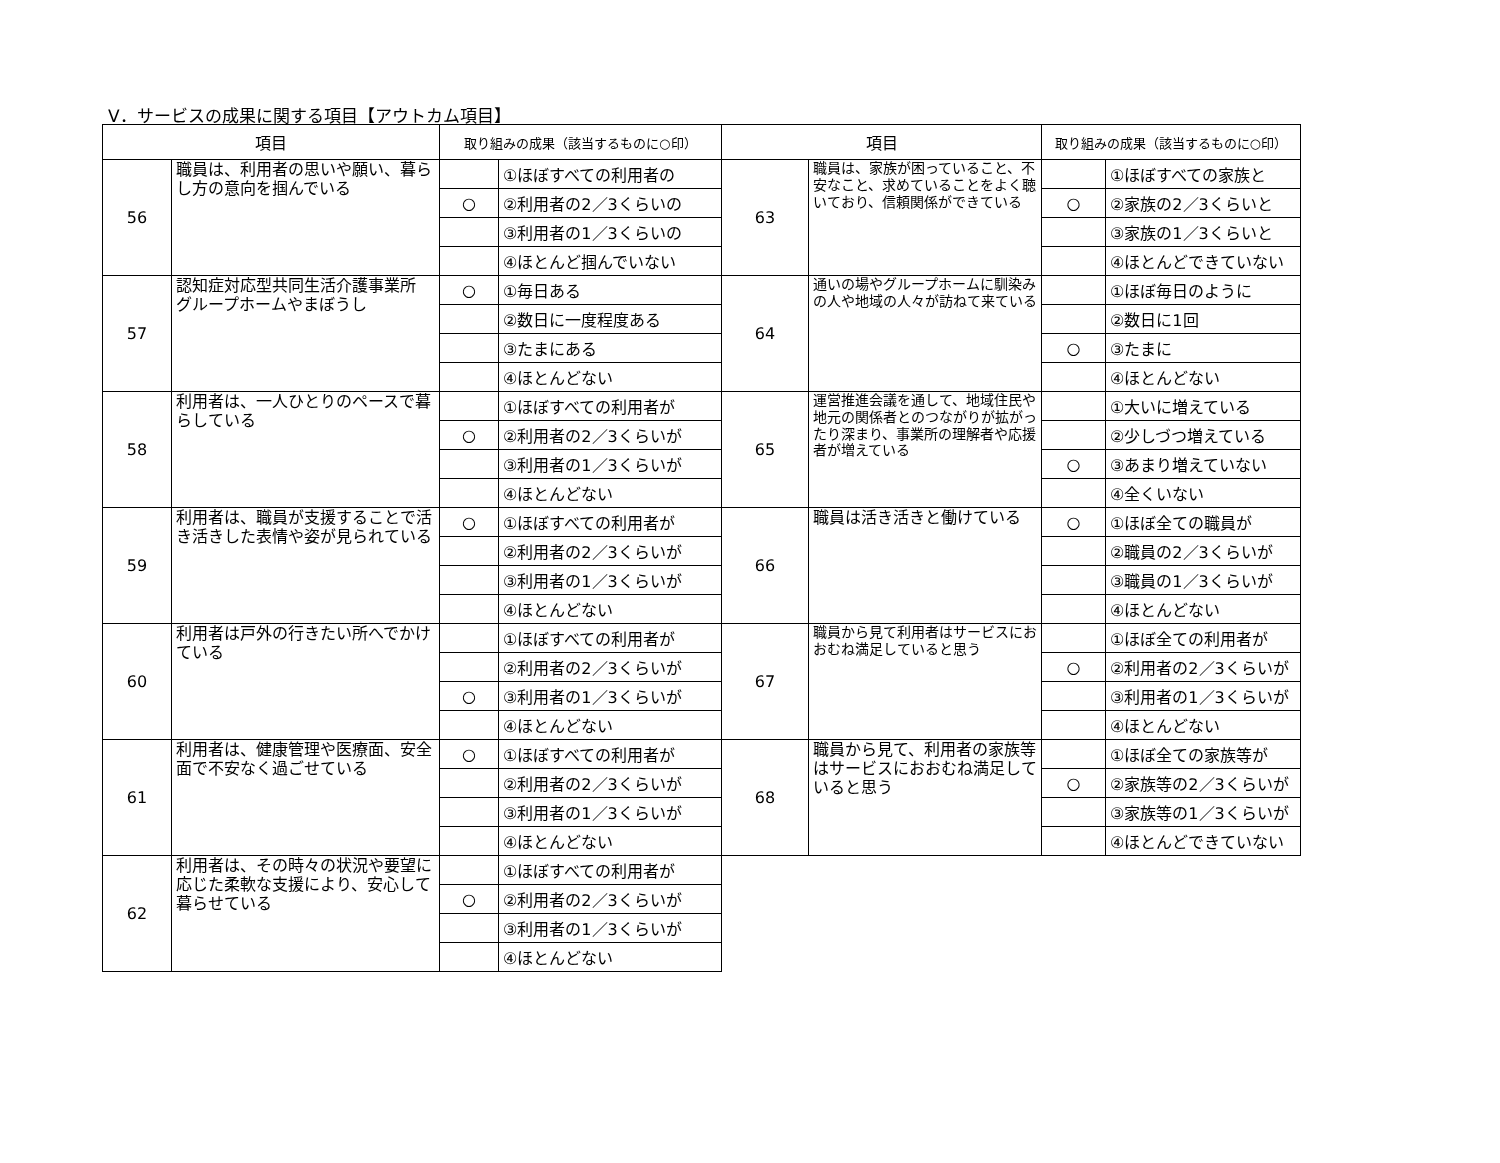Ⅴ．サービスの成果に関する項目【アウトカム項目】
| 項目 | | 取り組みの成果（該当するものに○印） | | 項目 | | 取り組みの成果（該当するものに○印） | |
| --- | --- | --- | --- | --- | --- | --- | --- |
| 56 | 職員は、利用者の思いや願い、暮らし方の意向を掴んでいる | | ①ほぼすべての利用者の | 63 | 職員は、家族が困っていること、不安なこと、求めていることをよく聴いており、信頼関係ができている | | ①ほぼすべての家族と |
| | | ○ | ②利用者の2／3くらいの | | | ○ | ②家族の2／3くらいと |
| | | | ③利用者の1／3くらいの | | | | ③家族の1／3くらいと |
| | | | ④ほとんど掴んでいない | | | | ④ほとんどできていない |
| 57 | 認知症対応型共同生活介護事業所 グループホームやまぼうし | ○ | ①毎日ある | 64 | 通いの場やグループホームに馴染みの人や地域の人々が訪ねて来ている | | ①ほぼ毎日のように |
| | | | ②数日に一度程度ある | | | | ②数日に1回 |
| | | | ③たまにある | | | ○ | ③たまに |
| | | | ④ほとんどない | | | | ④ほとんどない |
| 58 | 利用者は、一人ひとりのペースで暮らしている | | ①ほぼすべての利用者が | 65 | 運営推進会議を通して、地域住民や地元の関係者とのつながりが拡がったり深まり、事業所の理解者や応援者が増えている | | ①大いに増えている |
| | | ○ | ②利用者の2／3くらいが | | | | ②少しづつ増えている |
| | | | ③利用者の1／3くらいが | | | ○ | ③あまり増えていない |
| | | | ④ほとんどない | | | | ④全くいない |
| 59 | 利用者は、職員が支援することで活き活きした表情や姿が見られている | ○ | ①ほぼすべての利用者が | 66 | 職員は活き活きと働けている | ○ | ①ほぼ全ての職員が |
| | | | ②利用者の2／3くらいが | | | | ②職員の2／3くらいが |
| | | | ③利用者の1／3くらいが | | | | ③職員の1／3くらいが |
| | | | ④ほとんどない | | | | ④ほとんどない |
| 60 | 利用者は戸外の行きたい所へでかけている | | ①ほぼすべての利用者が | 67 | 職員から見て利用者はサービスにおおむね満足していると思う | | ①ほぼ全ての利用者が |
| | | | ②利用者の2／3くらいが | | | ○ | ②利用者の2／3くらいが |
| | | ○ | ③利用者の1／3くらいが | | | | ③利用者の1／3くらいが |
| | | | ④ほとんどない | | | | ④ほとんどない |
| 61 | 利用者は、健康管理や医療面、安全面で不安なく過ごせている | ○ | ①ほぼすべての利用者が | 68 | 職員から見て、利用者の家族等はサービスにおおむね満足していると思う | | ①ほぼ全ての家族等が |
| | | | ②利用者の2／3くらいが | | | ○ | ②家族等の2／3くらいが |
| | | | ③利用者の1／3くらいが | | | | ③家族等の1／3くらいが |
| | | | ④ほとんどない | | | | ④ほとんどできていない |
| 62 | 利用者は、その時々の状況や要望に応じた柔軟な支援により、安心して暮らせている | | ①ほぼすべての利用者が | | | | |
| | | ○ | ②利用者の2／3くらいが | | | | |
| | | | ③利用者の1／3くらいが | | | | |
| | | | ④ほとんどない | | | | |